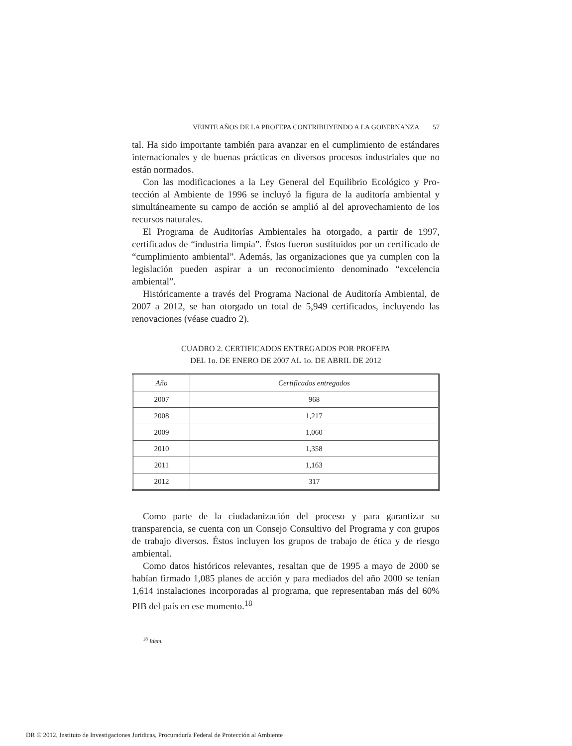VEINTE AÑOS DE LA PROFEPA CONTRIBUYENDO A LA GOBERNANZA 57
tal. Ha sido importante también para avanzar en el cumplimiento de están­dares internacionales y de buenas prácticas en diversos procesos industriales que no están normados.
Con las modificaciones a la Ley General del Equilibrio Ecológico y Pro­tección al Ambiente de 1996 se incluyó la figura de la auditoría ambiental y simultáneamente su campo de acción se amplió al del aprovechamiento de los recursos naturales.
El Programa de Auditorías Ambientales ha otorgado, a partir de 1997, certificados de “industria limpia”. Éstos fueron sustituidos por un certificado de “cumplimiento ambiental”. Además, las organizaciones que ya cumplen con la legislación pueden aspirar a un reconocimiento denominado “exce­lencia ambiental”.
Históricamente a través del Programa Nacional de Auditoría Ambiental, de 2007 a 2012, se han otorgado un total de 5,949 certificados, incluyendo las renovaciones (véase cuadro 2).
CUADRO 2. CERTIFICADOS ENTREGADOS POR PROFEPA
DEL 1o. DE ENERO DE 2007 AL 1o. DE ABRIL DE 2012
| Año | Certificados entregados |
| --- | --- |
| 2007 | 968 |
| 2008 | 1,217 |
| 2009 | 1,060 |
| 2010 | 1,358 |
| 2011 | 1,163 |
| 2012 | 317 |
Como parte de la ciudadanización del proceso y para garantizar su transparencia, se cuenta con un Consejo Consultivo del Programa y con grupos de trabajo diversos. Éstos incluyen los grupos de trabajo de ética y de riesgo ambiental.
Como datos históricos relevantes, resaltan que de 1995 a mayo de 2000 se habían firmado 1,085 planes de acción y para mediados del año 2000 se tenían 1,614 instalaciones incorporadas al programa, que representaban más del 60% PIB del país en ese momento.<sup>18</sup>
<sup>18</sup> Idem.
DR © 2012, Instituto de Investigaciones Jurídicas, Procuraduría Federal de Protección al Ambiente